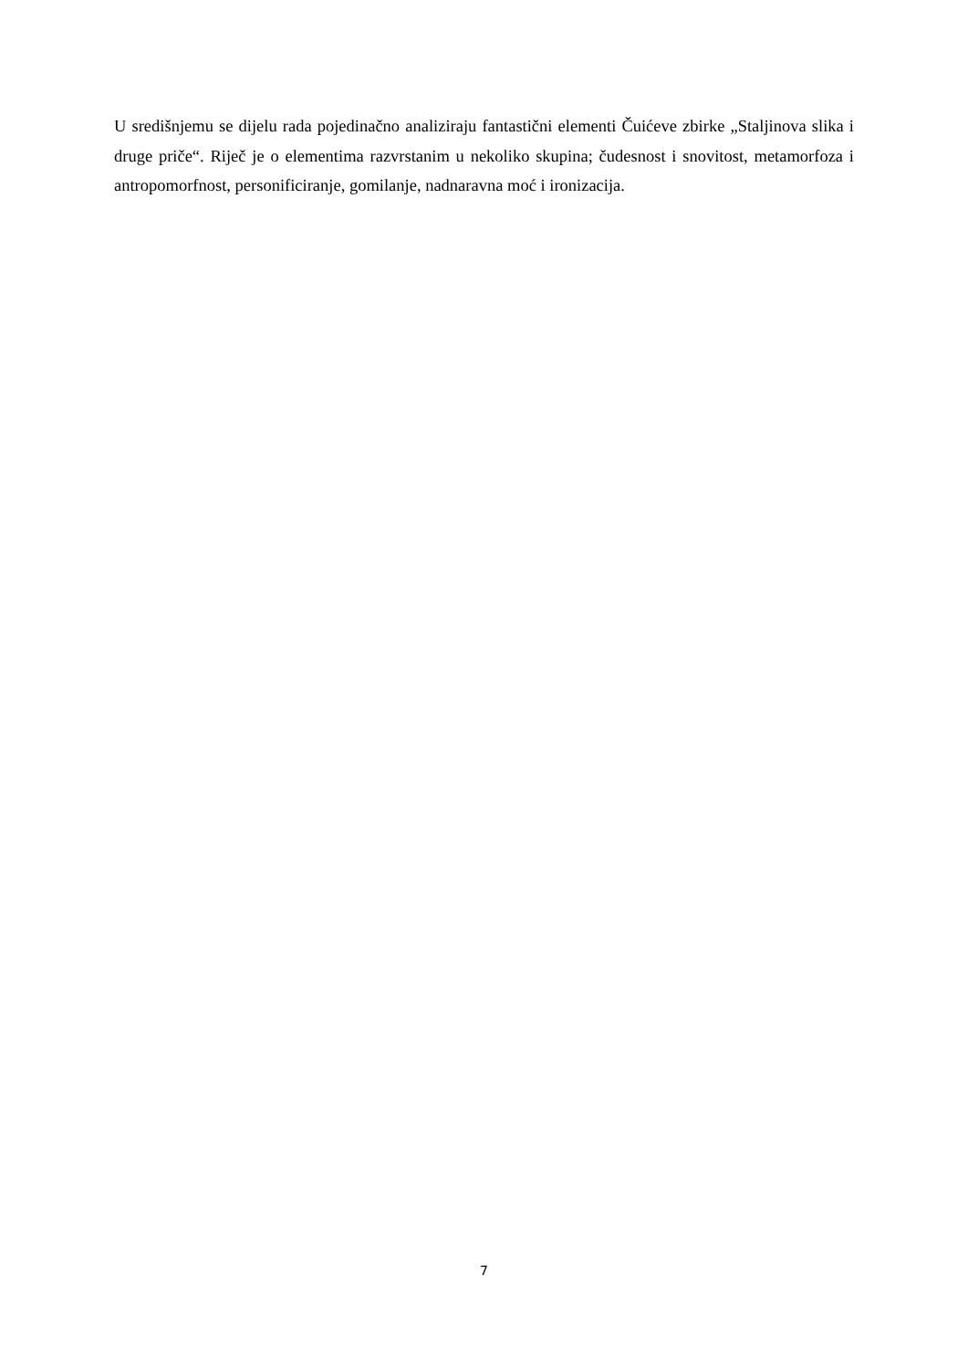U središnjemu se dijelu rada pojedinačno analiziraju fantastični elementi Čuićeve zbirke „Staljinova slika i druge priče“. Riječ je o elementima razvrstanim u nekoliko skupina; čudesnost i snovitost, metamorfoza i antropomorfnost, personificiranje, gomilanje, nadnaravna moć i ironizacija.
7